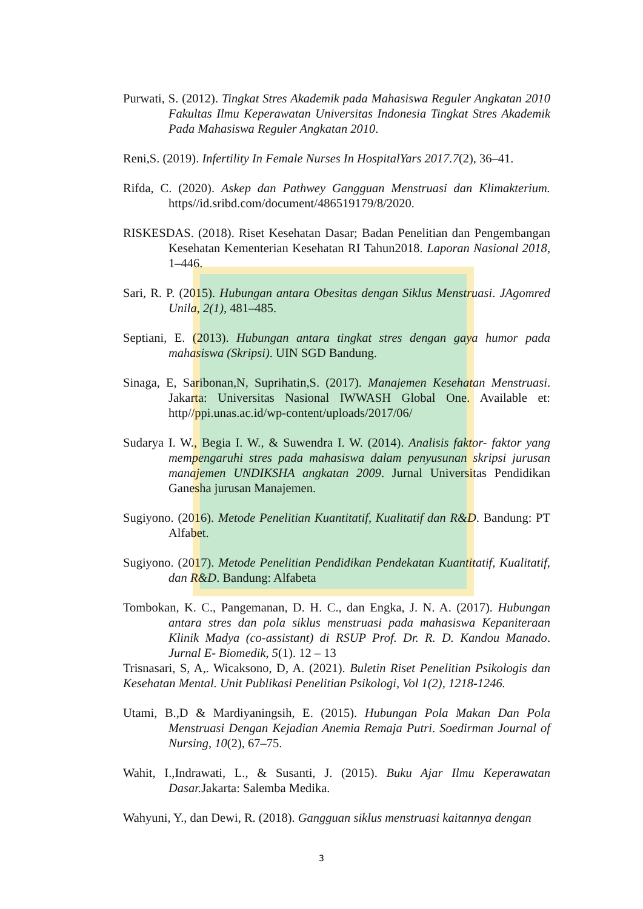Purwati, S. (2012). Tingkat Stres Akademik pada Mahasiswa Reguler Angkatan 2010 Fakultas Ilmu Keperawatan Universitas Indonesia Tingkat Stres Akademik Pada Mahasiswa Reguler Angkatan 2010.
Reni,S. (2019). Infertility In Female Nurses In HospitalYars 2017.7(2), 36–41.
Rifda, C. (2020). Askep dan Pathwey Gangguan Menstruasi dan Klimakterium. https//id.sribd.com/document/486519179/8/2020.
RISKESDAS. (2018). Riset Kesehatan Dasar; Badan Penelitian dan Pengembangan Kesehatan Kementerian Kesehatan RI Tahun2018. Laporan Nasional 2018, 1–446.
Sari, R. P. (2015). Hubungan antara Obesitas dengan Siklus Menstruasi. JAgomred Unila, 2(1), 481–485.
Septiani, E. (2013). Hubungan antara tingkat stres dengan gaya humor pada mahasiswa (Skripsi). UIN SGD Bandung.
Sinaga, E, Saribonan,N, Suprihatin,S. (2017). Manajemen Kesehatan Menstruasi. Jakarta: Universitas Nasional IWWASH Global One. Available et: http//ppi.unas.ac.id/wp-content/uploads/2017/06/
Sudarya I. W., Begia I. W., & Suwendra I. W. (2014). Analisis faktor- faktor yang mempengaruhi stres pada mahasiswa dalam penyusunan skripsi jurusan manajemen UNDIKSHA angkatan 2009. Jurnal Universitas Pendidikan Ganesha jurusan Manajemen.
Sugiyono. (2016). Metode Penelitian Kuantitatif, Kualitatif dan R&D. Bandung: PT Alfabet.
Sugiyono. (2017). Metode Penelitian Pendidikan Pendekatan Kuantitatif, Kualitatif, dan R&D. Bandung: Alfabeta
Tombokan, K. C., Pangemanan, D. H. C., dan Engka, J. N. A. (2017). Hubungan antara stres dan pola siklus menstruasi pada mahasiswa Kepaniteraan Klinik Madya (co-assistant) di RSUP Prof. Dr. R. D. Kandou Manado. Jurnal E- Biomedik, 5(1). 12 – 13
Trisnasari, S, A,. Wicaksono, D, A. (2021). Buletin Riset Penelitian Psikologis dan Kesehatan Mental. Unit Publikasi Penelitian Psikologi, Vol 1(2), 1218-1246.
Utami, B.,D & Mardiyaningsih, E. (2015). Hubungan Pola Makan Dan Pola Menstruasi Dengan Kejadian Anemia Remaja Putri. Soedirman Journal of Nursing, 10(2), 67–75.
Wahit, I.,Indrawati, L., & Susanti, J. (2015). Buku Ajar Ilmu Keperawatan Dasar. Jakarta: Salemba Medika.
Wahyuni, Y., dan Dewi, R. (2018). Gangguan siklus menstruasi kaitannya dengan
3